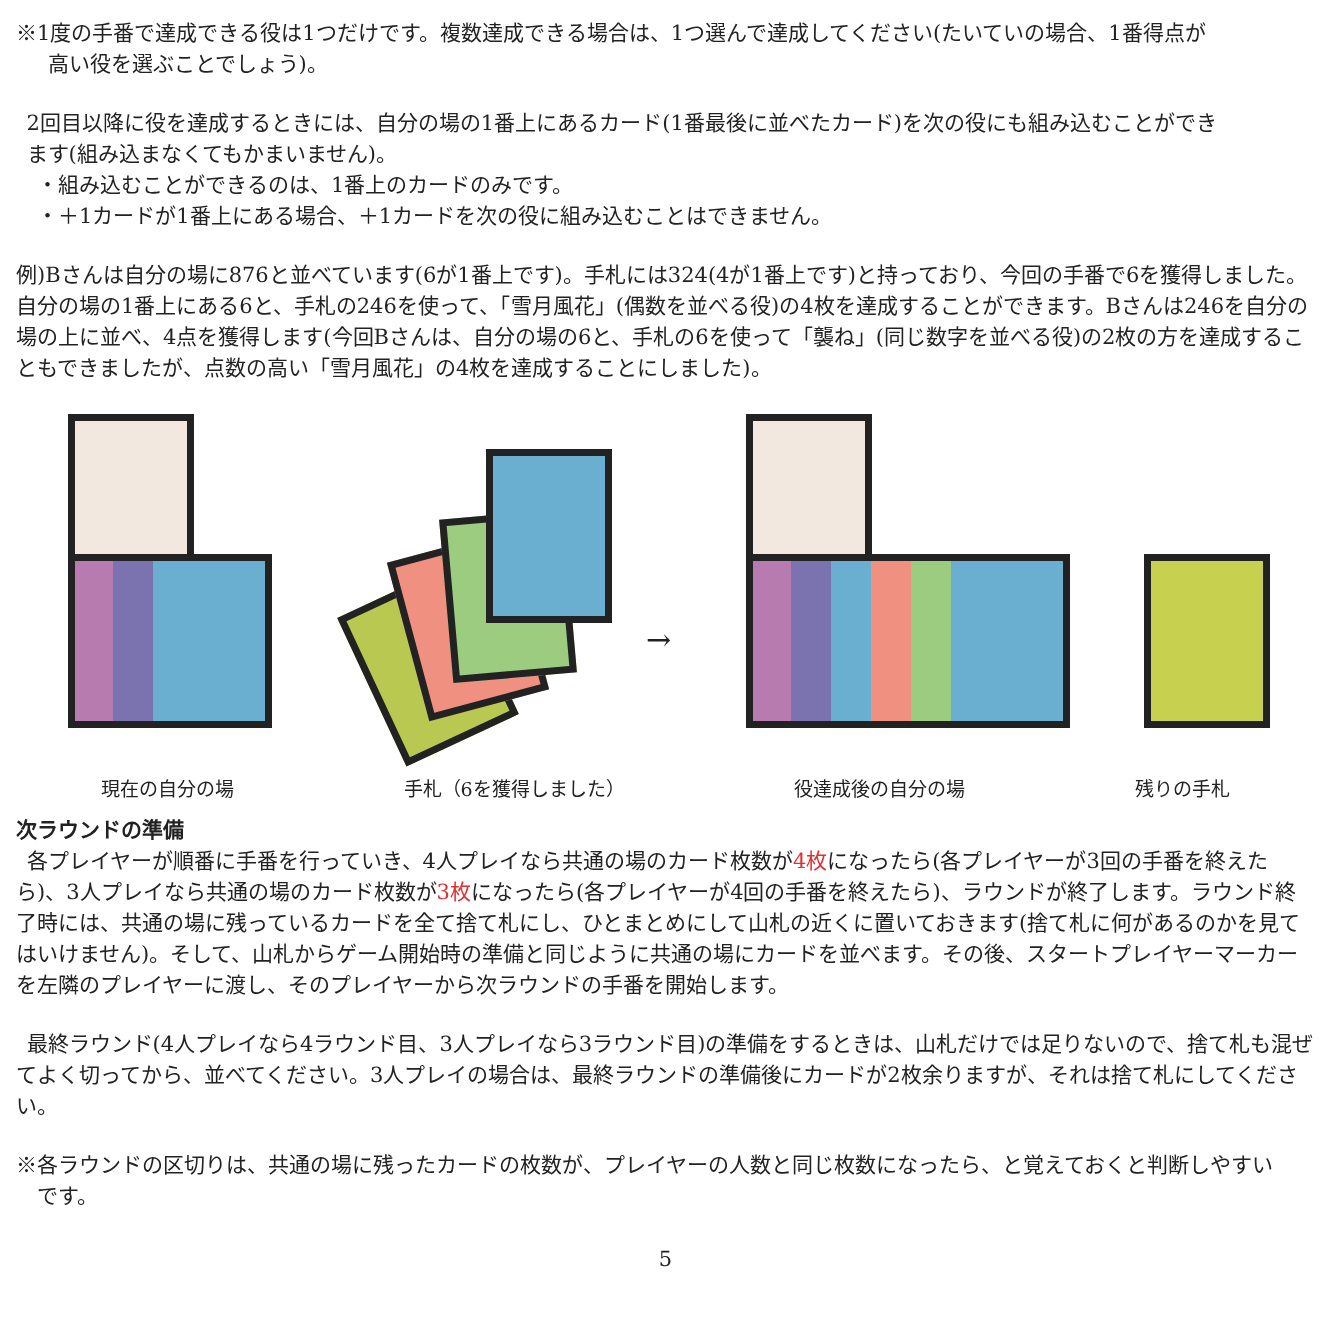※1度の手番で達成できる役は1つだけです。複数達成できる場合は、1つ選んで達成してください(たいていの場合、1番得点が
  高い役を選ぶことでしょう)。
 2回目以降に役を達成するときには、自分の場の1番上にあるカード(1番最後に並べたカード)を次の役にも組み込むことができ
 ます(組み込まなくてもかまいません)。
 ・組み込むことができるのは、1番上のカードのみです。
 ・＋1カードが1番上にある場合、＋1カードを次の役に組み込むことはできません。
例)Bさんは自分の場に876と並べています(6が1番上です)。手札には324(4が1番上です)と持っており、今回の手番で6を獲得しました。自分の場の1番上にある6と、手札の246を使って、「雪月風花」(偶数を並べる役)の4枚を達成することができます。Bさんは246を自分の場の上に並べ、4点を獲得します(今回Bさんは、自分の場の6と、手札の6を使って「襲ね」(同じ数字を並べる役)の2枚の方を達成することもできましたが、点数の高い「雪月風花」の4枚を達成することにしました)。
→
現在の自分の場 手札（6を獲得しました） 役達成後の自分の場 残りの手札
次ラウンドの準備
 各プレイヤーが順番に手番を行っていき、4人プレイなら共通の場のカード枚数が4枚になったら(各プレイヤーが3回の手番を終えたら)、3人プレイなら共通の場のカード枚数が3枚になったら(各プレイヤーが4回の手番を終えたら)、ラウンドが終了します。ラウンド終了時には、共通の場に残っているカードを全て捨て札にし、ひとまとめにして山札の近くに置いておきます(捨て札に何があるのかを見てはいけません)。そして、山札からゲーム開始時の準備と同じように共通の場にカードを並べます。その後、スタートプレイヤーマーカーを左隣のプレイヤーに渡し、そのプレイヤーから次ラウンドの手番を開始します。
 最終ラウンド(4人プレイなら4ラウンド目、3人プレイなら3ラウンド目)の準備をするときは、山札だけでは足りないので、捨て札も混ぜてよく切ってから、並べてください。3人プレイの場合は、最終ラウンドの準備後にカードが2枚余りますが、それは捨て札にしてください。
※各ラウンドの区切りは、共通の場に残ったカードの枚数が、プレイヤーの人数と同じ枚数になったら、と覚えておくと判断しやすい
 です。
5